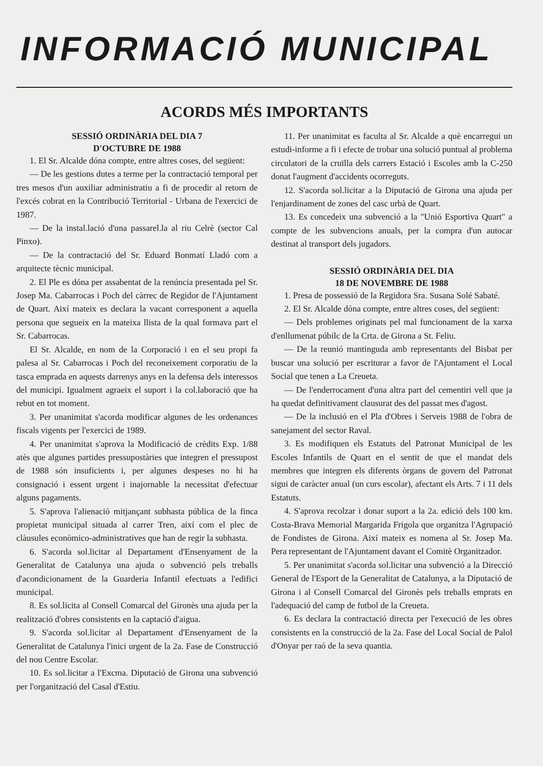INFORMACIÓ MUNICIPAL
ACORDS MÉS IMPORTANTS
SESSIÓ ORDINÀRIA DEL DIA 7
D'OCTUBRE DE 1988
1. El Sr. Alcalde dóna compte, entre altres coses, del següent:
— De les gestions dutes a terme per la contractació temporal per tres mesos d'un auxiliar administratiu a fi de procedir al retorn de l'excés cobrat en la Contribució Territorial - Urbana de l'exercici de 1987.
— De la instal.lació d'una passarel.la al riu Celrè (sector Cal Pinxo).
— De la contractació del Sr. Eduard Bonmatí Lladó com a arquitecte tècnic municipal.
2. El Ple es dóna per assabentat de la renúncia presentada pel Sr. Josep Ma. Cabarrocas i Poch del càrrec de Regidor de l'Ajuntament de Quart. Així mateix es declara la vacant corresponent a aquella persona que segueix en la mateixa llista de la qual formava part el Sr. Cabarrocas.
El Sr. Alcalde, en nom de la Corporació i en el seu propi fa palesa al Sr. Cabarrocas i Poch del reconeixement corporatiu de la tasca emprada en aquests darrenys anys en la defensa dels interessos del municipi. Igualment agraeix el suport i la col.laboració que ha rebut en tot moment.
3. Per unanimitat s'acorda modificar algunes de les ordenances fiscals vigents per l'exercici de 1989.
4. Per unanimitat s'aprova la Modificació de crèdits Exp. 1/88 atès que algunes partides pressupostàries que integren el pressupost de 1988 són insuficients i, per algunes despeses no hi ha consignació i essent urgent i inajornable la necessitat d'efectuar alguns pagaments.
5. S'aprova l'alienació mitjançant subhasta pública de la finca propietat municipal situada al carrer Tren, així com el plec de clàusules econòmico-administratives que han de regir la subhasta.
6. S'acorda sol.licitar al Departament d'Ensenyament de la Generalitat de Catalunya una ajuda o subvenció pels treballs d'acondicionament de la Guarderia Infantil efectuats a l'edifici municipal.
8. Es sol.licita al Consell Comarcal del Gironès una ajuda per la realització d'obres consistents en la captació d'aigua.
9. S'acorda sol.licitar al Departament d'Ensenyament de la Generalitat de Catalunya l'inici urgent de la 2a. Fase de Construcció del nou Centre Escolar.
10. Es sol.licitar a l'Excma. Diputació de Girona una subvenció per l'organització del Casal d'Estiu.
11. Per unanimitat es faculta al Sr. Alcalde a què encarregui un estudi-informe a fi i efecte de trobar una solució puntual al problema circulatori de la cruïlla dels carrers Estació i Escoles amb la C-250 donat l'augment d'accidents ocorreguts.
12. S'acorda sol.licitar a la Diputació de Girona una ajuda per l'enjardinament de zones del casc urbà de Quart.
13. Es concedeix una subvenció a la "Unió Esportiva Quart" a compte de les subvencions anuals, per la compra d'un autocar destinat al transport dels jugadors.
SESSIÓ ORDINÀRIA DEL DIA
18 DE NOVEMBRE DE 1988
1. Presa de possessió de la Regidora Sra. Susana Solé Sabaté.
2. El Sr. Alcalde dóna compte, entre altres coses, del següent:
— Dels problemes originats pel mal funcionament de la xarxa d'enllumenat púbilc de la Crta. de Girona a St. Feliu.
— De la reunió mantinguda amb representants del Bisbat per buscar una solució per escriturar a favor de l'Ajuntament el Local Social que tenen a La Creueta.
— De l'enderrocament d'una altra part del cementiri vell que ja ha quedat definitivament clausurat des del passat mes d'agost.
— De la inclusió en el Pla d'Obres i Serveis 1988 de l'obra de sanejament del sector Raval.
3. Es modifiquen els Estatuts del Patronat Municipal de les Escoles Infantils de Quart en el sentit de que el mandat dels membres que integren els diferents òrgans de govern del Patronat sigui de caràcter anual (un curs escolar), afectant els Arts. 7 i 11 dels Estatuts.
4. S'aprova recolzar i donar suport a la 2a. edició dels 100 km. Costa-Brava Memorial Margarida Frigola que organitza l'Agrupació de Fondistes de Girona. Així mateix es nomena al Sr. Josep Ma. Pera representant de l'Ajuntament davant el Comitè Organitzador.
5. Per unanimitat s'acorda sol.licitar una subvenció a la Direcció General de l'Esport de la Generalitat de Catalunya, a la Diputació de Girona i al Consell Comarcal del Gironès pels treballs emprats en l'adequació del camp de futbol de la Creueta.
6. Es declara la contractació directa per l'execució de les obres consistents en la construcció de la 2a. Fase del Local Social de Palol d'Onyar per raó de la seva quantia.